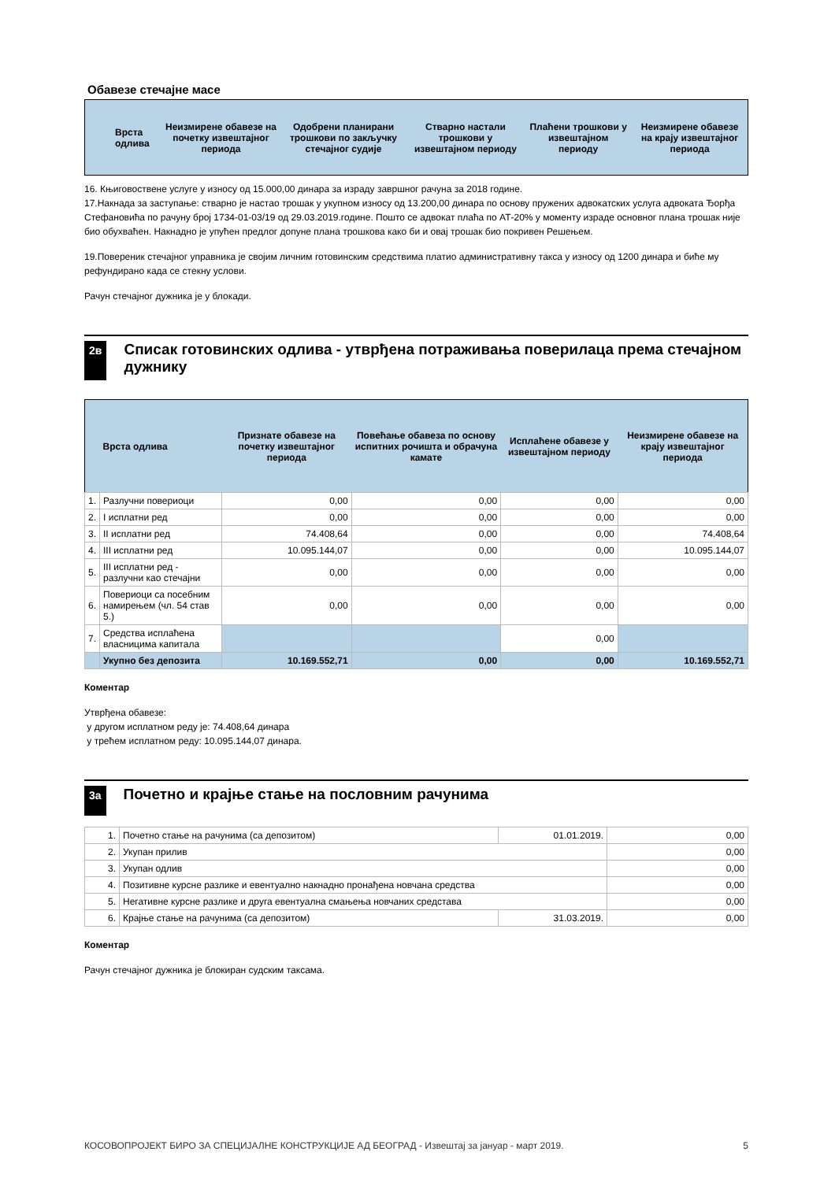Обавезе стечајне масе
| Врста одлива | Неизмирене обавезе на почетку извештајног периода | Одобрени планирани трошкови по закључку стечајног судије | Стварно настали трошкови у извештајном периоду | Плаћени трошкови у извештајном периоду | Неизмирене обавезе на крају извештајног периода |
| --- | --- | --- | --- | --- | --- |
16. Књиговоствене услуге у износу од 15.000,00 динара за израду завршног рачуна за 2018 године.
17.Накнада за заступање: стварно је настао трошак у укупном износу од 13.200,00 динара по основу пружених адвокатских услуга адвоката Ђорђа Стефановића по рачуну број 1734-01-03/19 од 29.03.2019.године. Пошто се адвокат плаћа по АТ-20% у моменту израде основног плана трошак није био обухваћен. Накнадно је упућен предлог допуне плана трошкова како би и овај трошак био покривен Решењем.
19.Повереник стечајног управника је својим личним готовинским средствима платио административну такса у износу од 1200 динара и биће му рефундирано када се стекну услови.
Рачун стечајног дужника је у блокади.
2в
Списак готовинских одлива - утврђена потраживања поверилаца према стечајном дужнику
| | Врста одлива | Признате обавезе на почетку извештајног периода | Повећање обавеза по основу испитних рочишта и обрачуна камате | Исплаћене обавезе у извештајном периоду | Неизмирене обавезе на крају извештајног периода |
| --- | --- | --- | --- | --- | --- |
| 1. | Разлучни повериоци | 0,00 | 0,00 | 0,00 | 0,00 |
| 2. | I исплатни ред | 0,00 | 0,00 | 0,00 | 0,00 |
| 3. | II исплатни ред | 74.408,64 | 0,00 | 0,00 | 74.408,64 |
| 4. | III исплатни ред | 10.095.144,07 | 0,00 | 0,00 | 10.095.144,07 |
| 5. | III исплатни ред - разлучни као стечајни | 0,00 | 0,00 | 0,00 | 0,00 |
| 6. | Повериоци са посебним намирењем (чл. 54 став 5.) | 0,00 | 0,00 | 0,00 | 0,00 |
| 7. | Средства исплаћена власницима капитала | | | 0,00 | |
| | Укупно без депозита | 10.169.552,71 | 0,00 | 0,00 | 10.169.552,71 |
Коментар
Утврђена обавезе:
у другом исплатном реду је: 74.408,64 динара
у трећем исплатном реду: 10.095.144,07 динара.
3а
Почетно и крајње стање на пословним рачунима
| 1. | Почетно стање на рачунима (са депозитом) | 01.01.2019. | 0,00 |
| 2. | Укупан прилив | | 0,00 |
| 3. | Укупан одлив | | 0,00 |
| 4. | Позитивне курсне разлике и евентуално накнадно пронађена новчана средства | | 0,00 |
| 5. | Негативне курсне разлике и друга евентуална смањења новчаних средстава | | 0,00 |
| 6. | Крајње стање на рачунима (са депозитом) | 31.03.2019. | 0,00 |
Коментар
Рачун стечајног дужника је блокиран судским таксама.
КОСОВОПРОЈЕКТ БИРО ЗА СПЕЦИЈАЛНЕ КОНСТРУКЦИЈЕ АД БЕОГРАД - Извештај за јануар - март 2019. 5